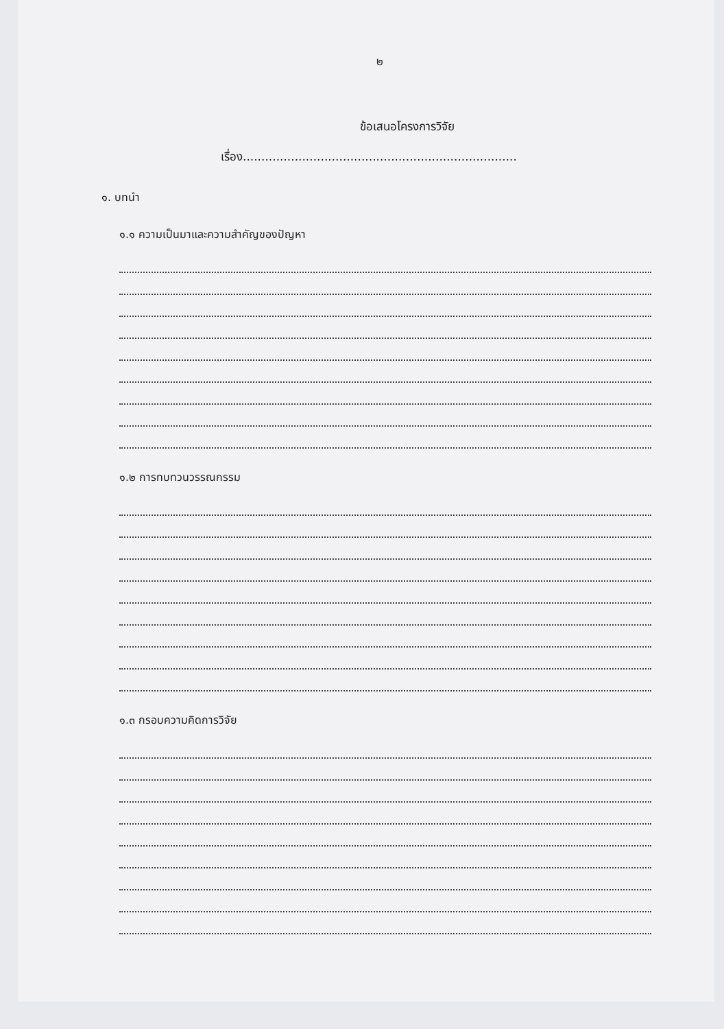๒
ข้อเสนอโครงการวิจัย
เรื่อง..........................................................................
๑. บทนำ
๑.๑ ความเป็นมาและความสำคัญของปัญหา
๑.๒ การทบทวนวรรณกรรม
๑.๓ กรอบความคิดการวิจัย